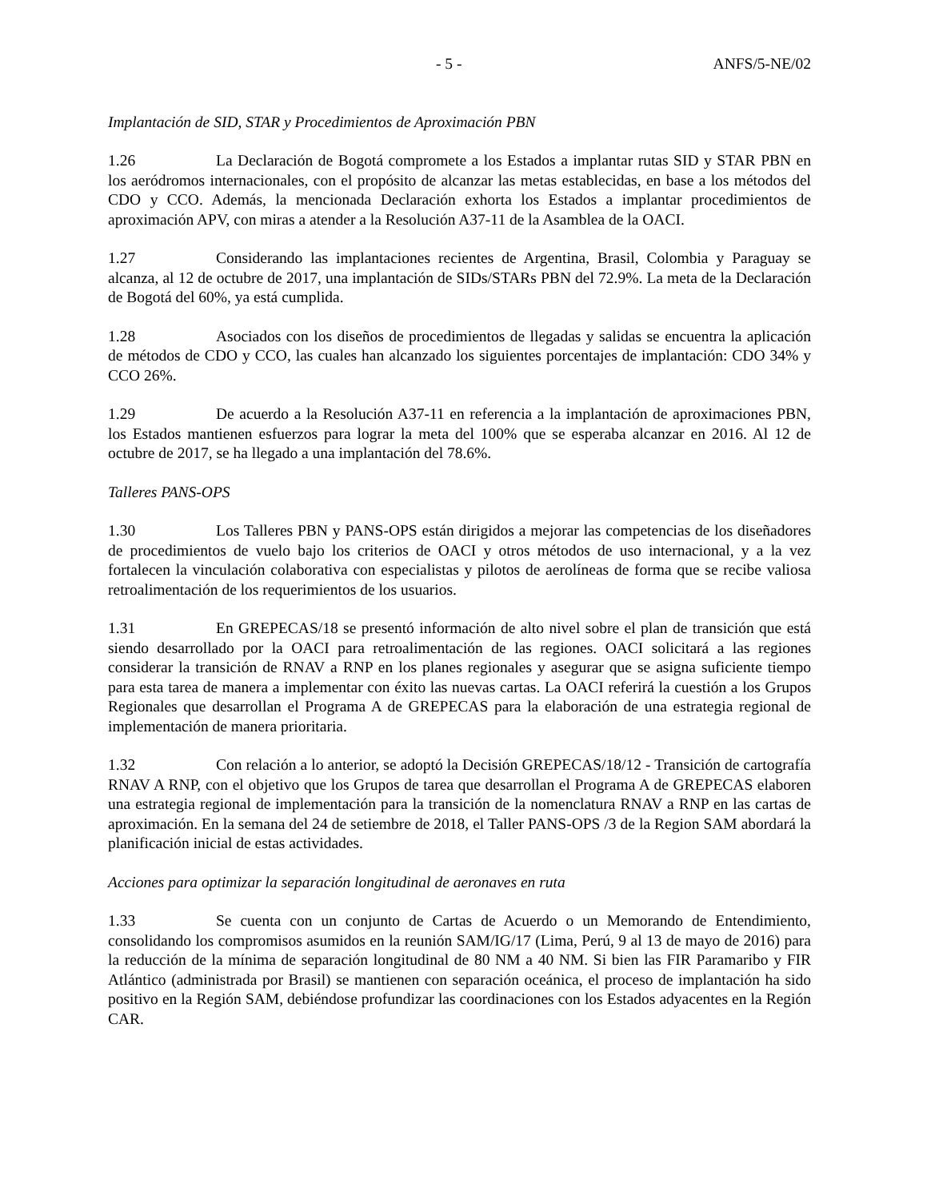- 5 - ANFS/5-NE/02
Implantación de SID, STAR y Procedimientos de Aproximación PBN
1.26 La Declaración de Bogotá compromete a los Estados a implantar rutas SID y STAR PBN en los aeródromos internacionales, con el propósito de alcanzar las metas establecidas, en base a los métodos del CDO y CCO. Además, la mencionada Declaración exhorta los Estados a implantar procedimientos de aproximación APV, con miras a atender a la Resolución A37-11 de la Asamblea de la OACI.
1.27 Considerando las implantaciones recientes de Argentina, Brasil, Colombia y Paraguay se alcanza, al 12 de octubre de 2017, una implantación de SIDs/STARs PBN del 72.9%. La meta de la Declaración de Bogotá del 60%, ya está cumplida.
1.28 Asociados con los diseños de procedimientos de llegadas y salidas se encuentra la aplicación de métodos de CDO y CCO, las cuales han alcanzado los siguientes porcentajes de implantación: CDO 34% y CCO 26%.
1.29 De acuerdo a la Resolución A37-11 en referencia a la implantación de aproximaciones PBN, los Estados mantienen esfuerzos para lograr la meta del 100% que se esperaba alcanzar en 2016. Al 12 de octubre de 2017, se ha llegado a una implantación del 78.6%.
Talleres PANS-OPS
1.30 Los Talleres PBN y PANS-OPS están dirigidos a mejorar las competencias de los diseñadores de procedimientos de vuelo bajo los criterios de OACI y otros métodos de uso internacional, y a la vez fortalecen la vinculación colaborativa con especialistas y pilotos de aerolíneas de forma que se recibe valiosa retroalimentación de los requerimientos de los usuarios.
1.31 En GREPECAS/18 se presentó información de alto nivel sobre el plan de transición que está siendo desarrollado por la OACI para retroalimentación de las regiones. OACI solicitará a las regiones considerar la transición de RNAV a RNP en los planes regionales y asegurar que se asigna suficiente tiempo para esta tarea de manera a implementar con éxito las nuevas cartas. La OACI referirá la cuestión a los Grupos Regionales que desarrollan el Programa A de GREPECAS para la elaboración de una estrategia regional de implementación de manera prioritaria.
1.32 Con relación a lo anterior, se adoptó la Decisión GREPECAS/18/12 - Transición de cartografía RNAV A RNP, con el objetivo que los Grupos de tarea que desarrollan el Programa A de GREPECAS elaboren una estrategia regional de implementación para la transición de la nomenclatura RNAV a RNP en las cartas de aproximación. En la semana del 24 de setiembre de 2018, el Taller PANS-OPS /3 de la Region SAM abordará la planificación inicial de estas actividades.
Acciones para optimizar la separación longitudinal de aeronaves en ruta
1.33 Se cuenta con un conjunto de Cartas de Acuerdo o un Memorando de Entendimiento, consolidando los compromisos asumidos en la reunión SAM/IG/17 (Lima, Perú, 9 al 13 de mayo de 2016) para la reducción de la mínima de separación longitudinal de 80 NM a 40 NM. Si bien las FIR Paramaribo y FIR Atlántico (administrada por Brasil) se mantienen con separación oceánica, el proceso de implantación ha sido positivo en la Región SAM, debiéndose profundizar las coordinaciones con los Estados adyacentes en la Región CAR.